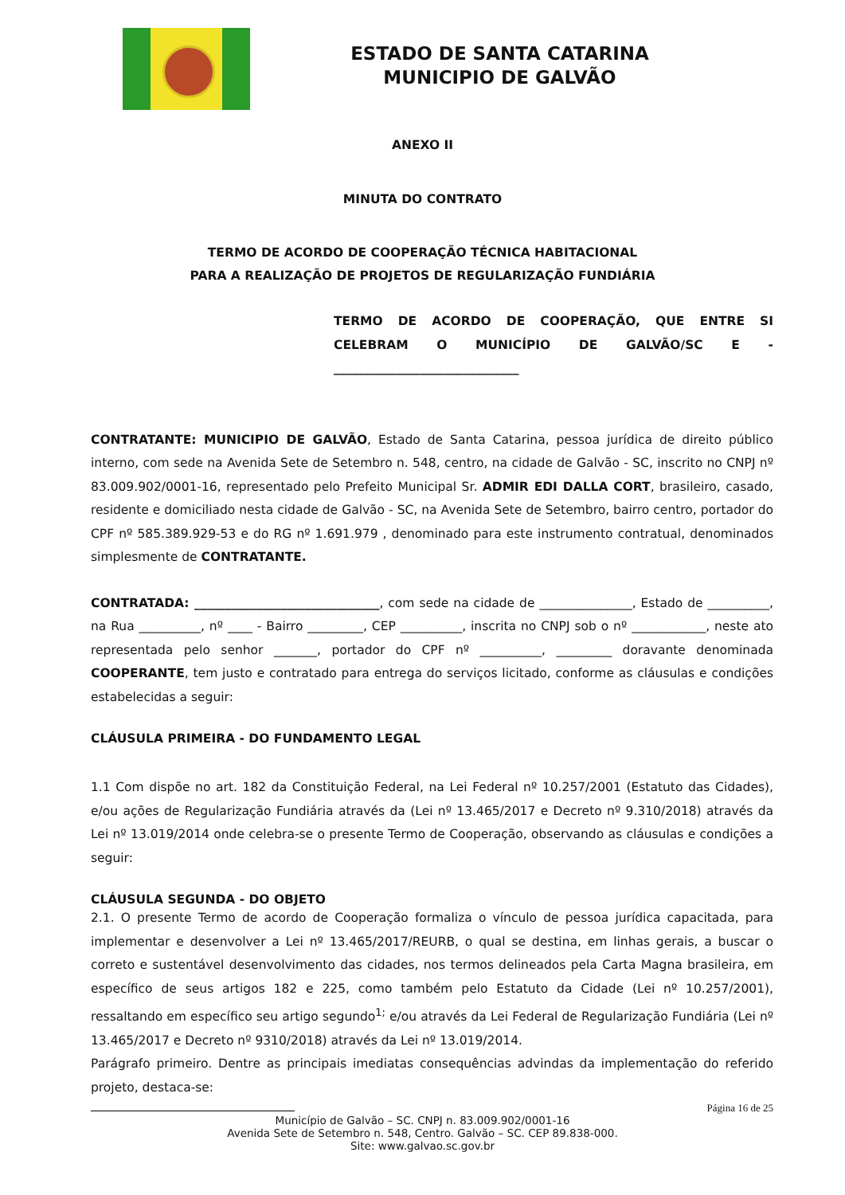ESTADO DE SANTA CATARINA
MUNICIPIO DE GALVÃO
ANEXO II
MINUTA DO CONTRATO
TERMO DE ACORDO DE COOPERAÇÃO TÉCNICA HABITACIONAL
PARA A REALIZAÇÃO DE PROJETOS DE REGULARIZAÇÃO FUNDIÁRIA
TERMO DE ACORDO DE COOPERAÇÃO, QUE ENTRE SI CELEBRAM O MUNICÍPIO DE GALVÃO/SC E -
______________________________
CONTRATANTE: MUNICIPIO DE GALVÃO, Estado de Santa Catarina, pessoa jurídica de direito público interno, com sede na Avenida Sete de Setembro n. 548, centro, na cidade de Galvão - SC, inscrito no CNPJ nº 83.009.902/0001-16, representado pelo Prefeito Municipal Sr. ADMIR EDI DALLA CORT, brasileiro, casado, residente e domiciliado nesta cidade de Galvão - SC, na Avenida Sete de Setembro, bairro centro, portador do CPF nº 585.389.929-53 e do RG nº 1.691.979 , denominado para este instrumento contratual, denominados simplesmente de CONTRATANTE.
CONTRATADA: ______________________________, com sede na cidade de _______________, Estado de __________, na Rua __________, nº ____ - Bairro _________, CEP __________, inscrita no CNPJ sob o nº ____________, neste ato representada pelo senhor _______, portador do CPF nº __________, _________ doravante denominada COOPERANTE, tem justo e contratado para entrega do serviços licitado, conforme as cláusulas e condições estabelecidas a seguir:
CLÁUSULA PRIMEIRA - DO FUNDAMENTO LEGAL
1.1 Com dispõe no art. 182 da Constituição Federal, na Lei Federal nº 10.257/2001 (Estatuto das Cidades), e/ou ações de Regularização Fundiária através da (Lei nº 13.465/2017 e Decreto nº 9.310/2018) através da Lei nº 13.019/2014 onde celebra-se o presente Termo de Cooperação, observando as cláusulas e condições a seguir:
CLÁUSULA SEGUNDA - DO OBJETO
2.1. O presente Termo de acordo de Cooperação formaliza o vínculo de pessoa jurídica capacitada, para implementar e desenvolver a Lei nº 13.465/2017/REURB, o qual se destina, em linhas gerais, a buscar o correto e sustentável desenvolvimento das cidades, nos termos delineados pela Carta Magna brasileira, em específico de seus artigos 182 e 225, como também pelo Estatuto da Cidade (Lei nº 10.257/2001), ressaltando em específico seu artigo segundo<sup>1;</sup> e/ou através da Lei Federal de Regularização Fundiária (Lei nº 13.465/2017 e Decreto nº 9310/2018) através da Lei nº 13.019/2014.
Parágrafo primeiro. Dentre as principais imediatas consequências advindas da implementação do referido projeto, destaca-se:
Página 16 de 25
Município de Galvão – SC. CNPJ n. 83.009.902/0001-16
Avenida Sete de Setembro n. 548, Centro. Galvão – SC. CEP 89.838-000.
Site: www.galvao.sc.gov.br